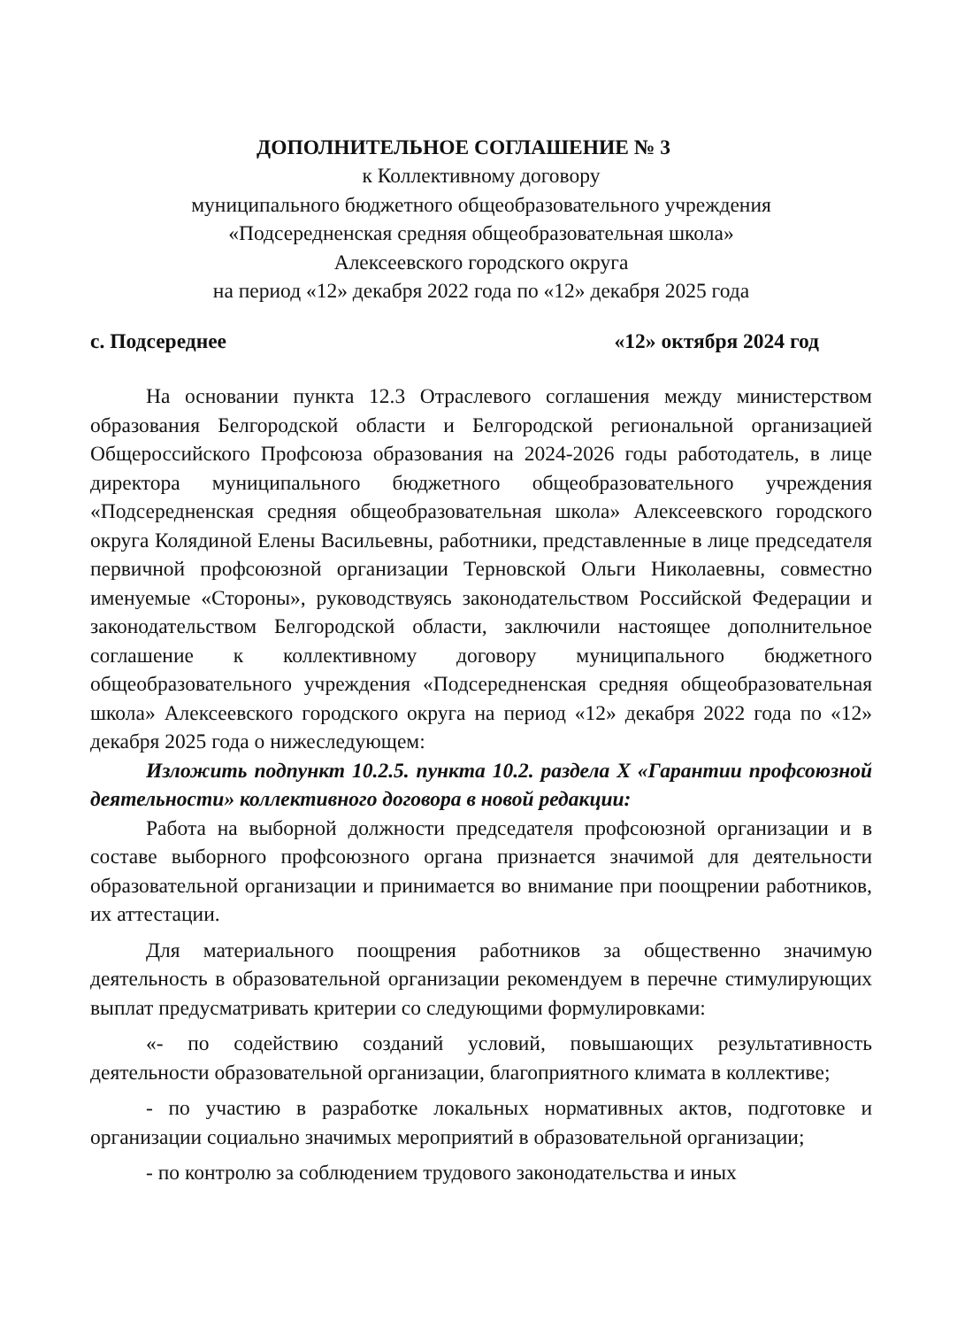ДОПОЛНИТЕЛЬНОЕ СОГЛАШЕНИЕ № 3
к Коллективному договору
муниципального бюджетного общеобразовательного учреждения
«Подсередненская средняя общеобразовательная школа»
Алексеевского городского округа
на период «12» декабря 2022 года по «12» декабря 2025 года
с. Подсереднее «12» октября 2024 год
На основании пункта 12.3 Отраслевого соглашения между министерством образования Белгородской области и Белгородской региональной организацией Общероссийского Профсоюза образования на 2024-2026 годы работодатель, в лице директора муниципального бюджетного общеобразовательного учреждения «Подсередненская средняя общеобразовательная школа» Алексеевского городского округа Колядиной Елены Васильевны, работники, представленные в лице председателя первичной профсоюзной организации Терновской Ольги Николаевны, совместно именуемые «Стороны», руководствуясь законодательством Российской Федерации и законодательством Белгородской области, заключили настоящее дополнительное соглашение к коллективному договору муниципального бюджетного общеобразовательного учреждения «Подсередненская средняя общеобразовательная школа» Алексеевского городского округа на период «12» декабря 2022 года по «12» декабря 2025 года о нижеследующем:
Изложить подпункт 10.2.5. пункта 10.2. раздела X «Гарантии профсоюзной деятельности» коллективного договора в новой редакции:
Работа на выборной должности председателя профсоюзной организации и в составе выборного профсоюзного органа признается значимой для деятельности образовательной организации и принимается во внимание при поощрении работников, их аттестации.
Для материального поощрения работников за общественно значимую деятельность в образовательной организации рекомендуем в перечне стимулирующих выплат предусматривать критерии со следующими формулировками:
«- по содействию созданий условий, повышающих результативность деятельности образовательной организации, благоприятного климата в коллективе;
- по участию в разработке локальных нормативных актов, подготовке и организации социально значимых мероприятий в образовательной организации;
- по контролю за соблюдением трудового законодательства и иных